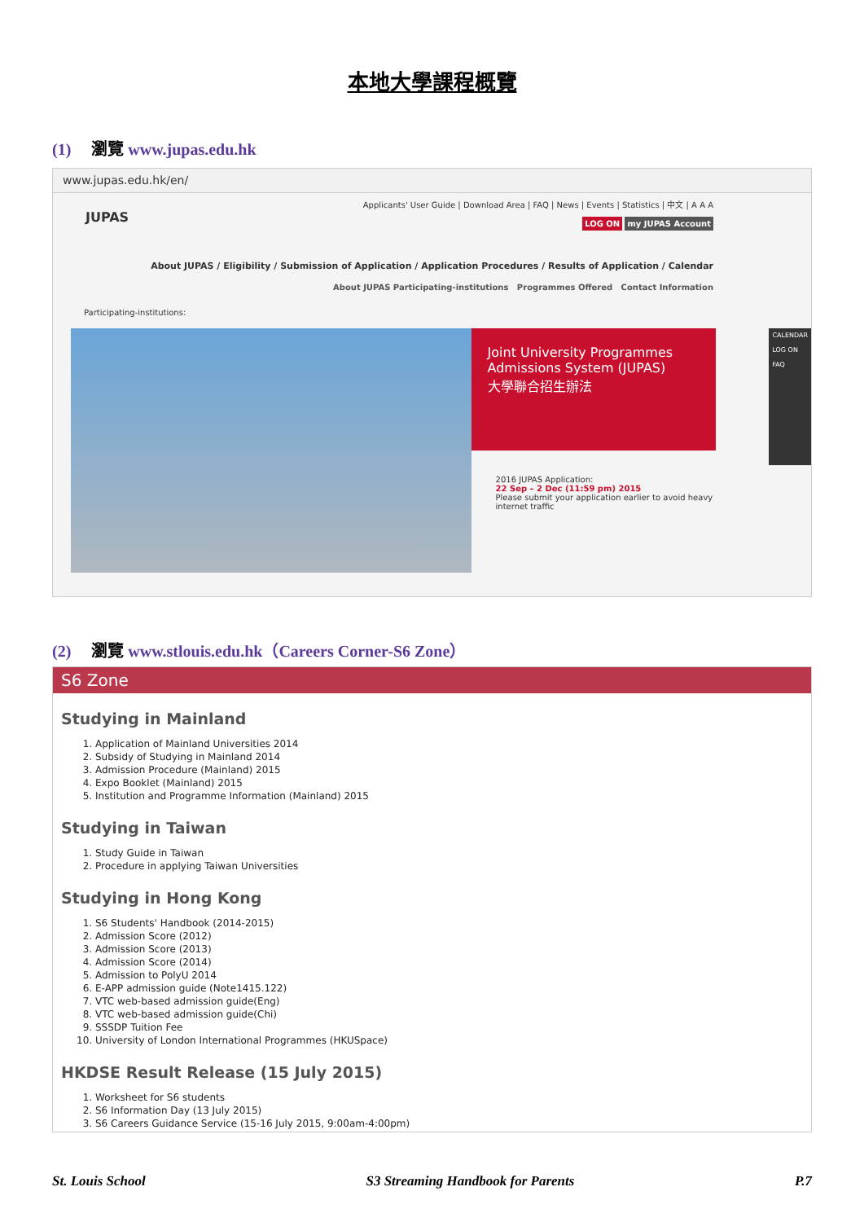本地大學課程概覽
(1) 瀏覽 www.jupas.edu.hk
www.jupas.edu.hk/en/
JUPAS
Applicants' User Guide | Download Area | FAQ | News | Events | Statistics | 中文 | A A A
LOG ON my JUPAS Account
About JUPAS / Eligibility / Submission of Application / Application Procedures / Results of Application / Calendar
About JUPAS Participating-institutions Programmes Offered Contact Information
Participating-institutions:
Joint University Programmes Admissions System (JUPAS)
大學聯合招生辦法
2016 JUPAS Application:
22 Sep – 2 Dec (11:59 pm) 2015
Please submit your application earlier to avoid heavy internet traffic
CALENDAR
LOG ON
FAQ
(2) 瀏覽 www.stlouis.edu.hk（Careers Corner-S6 Zone）
S6 Zone
Studying in Mainland
1. Application of Mainland Universities 2014
2. Subsidy of Studying in Mainland 2014
3. Admission Procedure (Mainland) 2015
4. Expo Booklet (Mainland) 2015
5. Institution and Programme Information (Mainland) 2015
Studying in Taiwan
1. Study Guide in Taiwan
2. Procedure in applying Taiwan Universities
Studying in Hong Kong
1. S6 Students' Handbook (2014-2015)
2. Admission Score (2012)
3. Admission Score (2013)
4. Admission Score (2014)
5. Admission to PolyU 2014
6. E-APP admission guide (Note1415.122)
7. VTC web-based admission guide(Eng)
8. VTC web-based admission guide(Chi)
9. SSSDP Tuition Fee
10. University of London International Programmes (HKUSpace)
HKDSE Result Release (15 July 2015)
1. Worksheet for S6 students
2. S6 Information Day (13 July 2015)
3. S6 Careers Guidance Service (15-16 July 2015, 9:00am-4:00pm)
St. Louis School S3 Streaming Handbook for Parents P.7